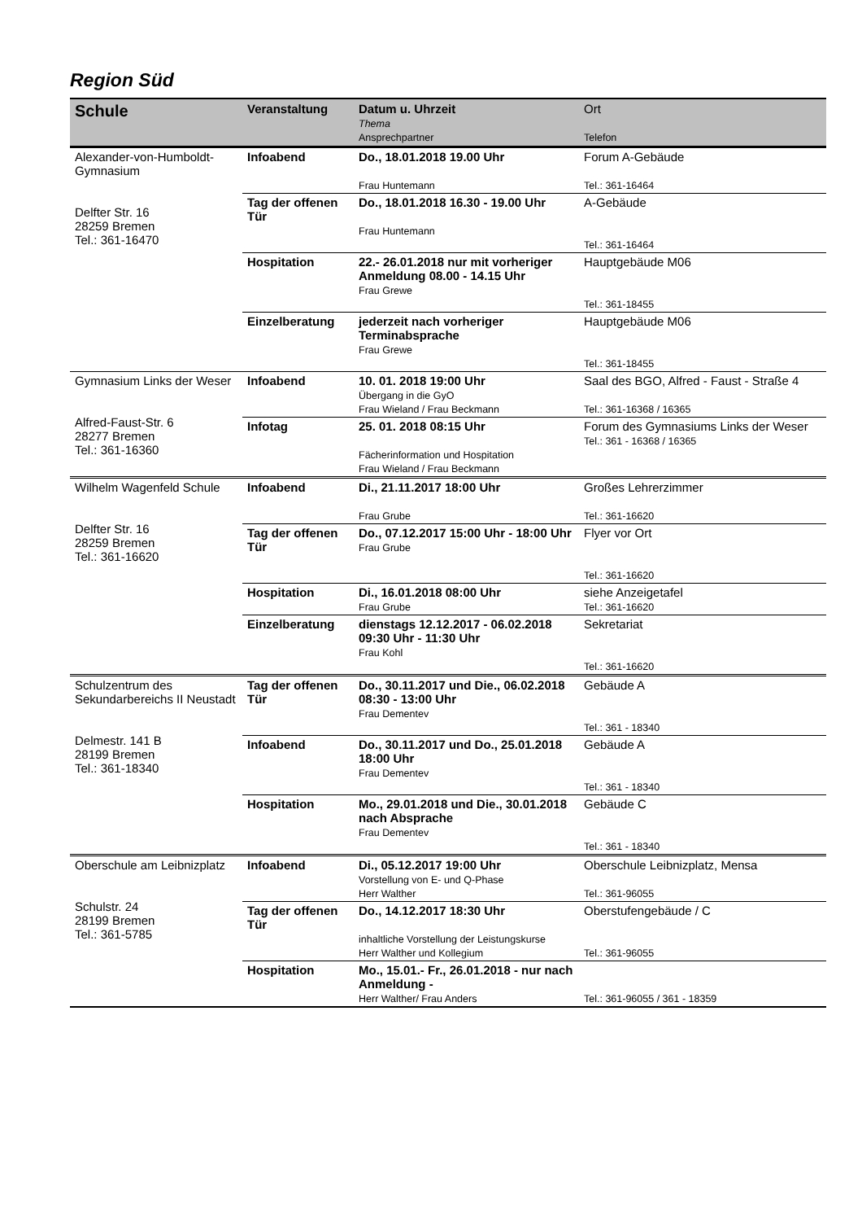Region Süd
| Schule | Veranstaltung | Datum u. Uhrzeit Thema Ansprechpartner | Ort Telefon |
| --- | --- | --- | --- |
| Alexander-von-Humboldt-Gymnasium Delfter Str. 16 28259 Bremen Tel.: 361-16470 | Infoabend | Do., 18.01.2018 19.00 Uhr Frau Huntemann | Forum A-Gebäude Tel.: 361-16464 |
| | Tag der offenen Tür | Do., 18.01.2018 16.30 - 19.00 Uhr Frau Huntemann | A-Gebäude Tel.: 361-16464 |
| | Hospitation | 22.- 26.01.2018 nur mit vorheriger Anmeldung 08.00 - 14.15 Uhr Frau Grewe | Hauptgebäude M06 Tel.: 361-18455 |
| | Einzelberatung | jederzeit nach vorheriger Terminabsprache Frau Grewe | Hauptgebäude M06 Tel.: 361-18455 |
| Gymnasium Links der Weser Alfred-Faust-Str. 6 28277 Bremen Tel.: 361-16360 | Infoabend | 10. 01. 2018 19:00 Uhr Übergang in die GyO Frau Wieland / Frau Beckmann | Saal des BGO, Alfred - Faust - Straße 4 Tel.: 361-16368 / 16365 |
| | Infotag | 25. 01. 2018 08:15 Uhr Fächerinformation und Hospitation Frau Wieland / Frau Beckmann | Forum des Gymnasiums Links der Weser Tel.: 361 - 16368 / 16365 |
| Wilhelm Wagenfeld Schule Delfter Str. 16 28259 Bremen Tel.: 361-16620 | Infoabend | Di., 21.11.2017 18:00 Uhr Frau Grube | Großes Lehrerzimmer Tel.: 361-16620 |
| | Tag der offenen Tür | Do., 07.12.2017 15:00 Uhr - 18:00 Uhr Frau Grube | Flyer vor Ort Tel.: 361-16620 |
| | Hospitation | Di., 16.01.2018 08:00 Uhr Frau Grube | siehe Anzeigetafel Tel.: 361-16620 |
| | Einzelberatung | dienstags 12.12.2017 - 06.02.2018 09:30 Uhr - 11:30 Uhr Frau Kohl | Sekretariat Tel.: 361-16620 |
| Schulzentrum des Sekundarbereichs II Neustadt Delmestr. 141 B 28199 Bremen Tel.: 361-18340 | Tag der offenen Tür | Do., 30.11.2017 und Die., 06.02.2018 08:30 - 13:00 Uhr Frau Dementev | Gebäude A Tel.: 361 - 18340 |
| | Infoabend | Do., 30.11.2017 und Do., 25.01.2018 18:00 Uhr Frau Dementev | Gebäude A Tel.: 361 - 18340 |
| | Hospitation | Mo., 29.01.2018 und Die., 30.01.2018 nach Absprache Frau Dementev | Gebäude C Tel.: 361 - 18340 |
| Oberschule am Leibnizplatz Schulstr. 24 28199 Bremen Tel.: 361-5785 | Infoabend | Di., 05.12.2017 19:00 Uhr Vorstellung von E- und Q-Phase Herr Walther | Oberschule Leibnizplatz, Mensa Tel.: 361-96055 |
| | Tag der offenen Tür | Do., 14.12.2017 18:30 Uhr inhaltliche Vorstellung der Leistungskurse Herr Walther und Kollegium | Oberstufengebäude / C Tel.: 361-96055 |
| | Hospitation | Mo., 15.01.- Fr., 26.01.2018 - nur nach Anmeldung - Herr Walther/ Frau Anders | Tel.: 361-96055 / 361 - 18359 |